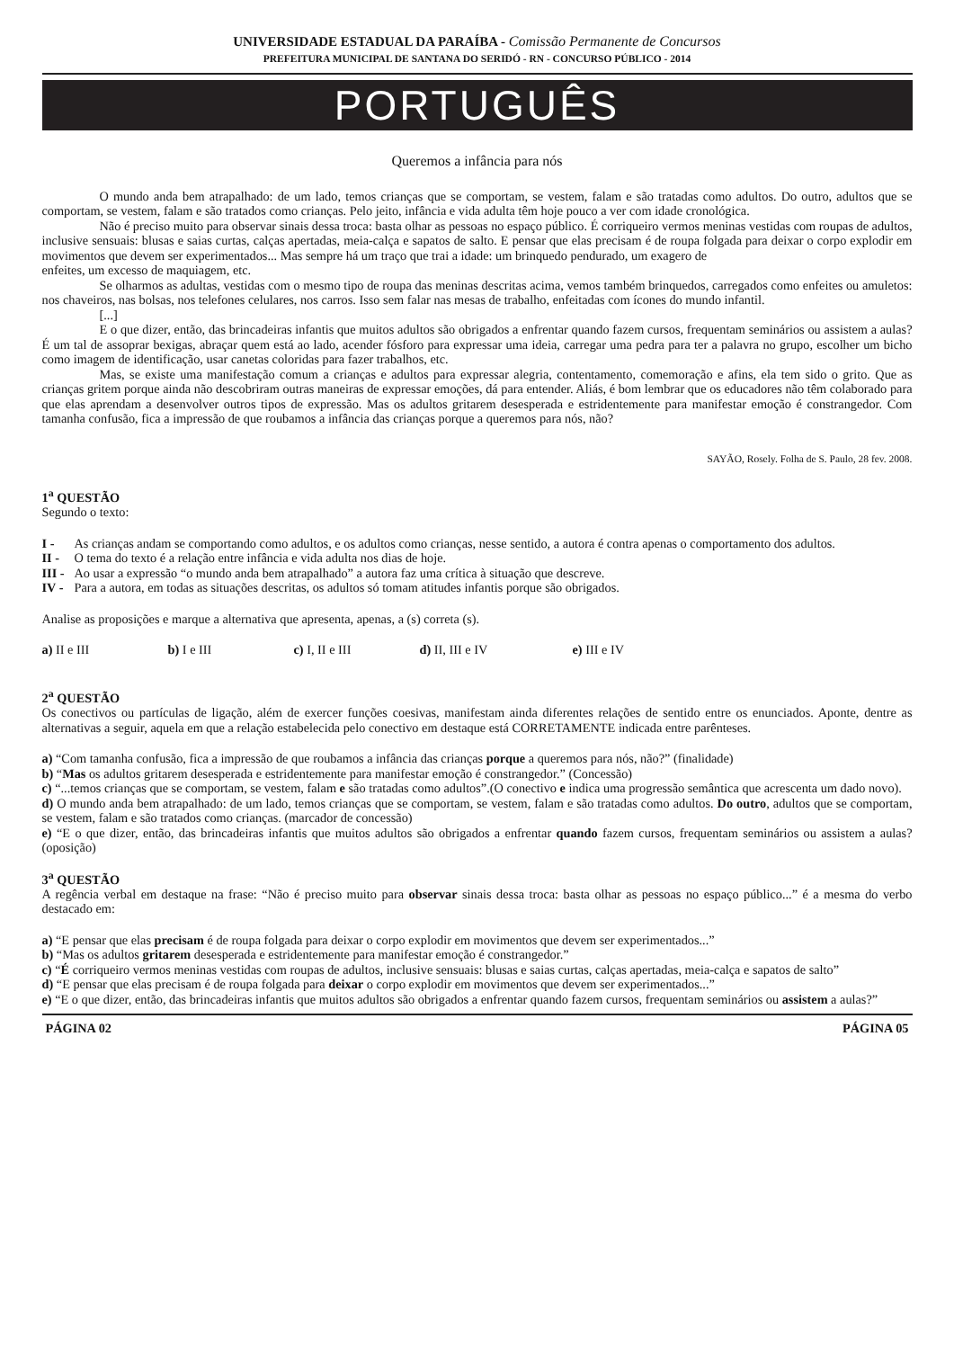UNIVERSIDADE ESTADUAL DA PARAÍBA - Comissão Permanente de Concursos
PREFEITURA MUNICIPAL DE SANTANA DO SERIDÓ - RN - CONCURSO PÚBLICO - 2014
PORTUGUÊS
Queremos a infância para nós
O mundo anda bem atrapalhado: de um lado, temos crianças que se comportam, se vestem, falam e são tratadas como adultos. Do outro, adultos que se comportam, se vestem, falam e são tratados como crianças. Pelo jeito, infância e vida adulta têm hoje pouco a ver com idade cronológica.
Não é preciso muito para observar sinais dessa troca: basta olhar as pessoas no espaço público. É corriqueiro vermos meninas vestidas com roupas de adultos, inclusive sensuais: blusas e saias curtas, calças apertadas, meia-calça e sapatos de salto. E pensar que elas precisam é de roupa folgada para deixar o corpo explodir em movimentos que devem ser experimentados... Mas sempre há um traço que trai a idade: um brinquedo pendurado, um exagero de
enfeites, um excesso de maquiagem, etc.
Se olharmos as adultas, vestidas com o mesmo tipo de roupa das meninas descritas acima, vemos também brinquedos, carregados como enfeites ou amuletos: nos chaveiros, nas bolsas, nos telefones celulares, nos carros. Isso sem falar nas mesas de trabalho, enfeitadas com ícones do mundo infantil.
[...]
E o que dizer, então, das brincadeiras infantis que muitos adultos são obrigados a enfrentar quando fazem cursos, frequentam seminários ou assistem a aulas? É um tal de assoprar bexigas, abraçar quem está ao lado, acender fósforo para expressar uma ideia, carregar uma pedra para ter a palavra no grupo, escolher um bicho como imagem de identificação, usar canetas coloridas para fazer trabalhos, etc.
Mas, se existe uma manifestação comum a crianças e adultos para expressar alegria, contentamento, comemoração e afins, ela tem sido o grito. Que as crianças gritem porque ainda não descobriram outras maneiras de expressar emoções, dá para entender. Aliás, é bom lembrar que os educadores não têm colaborado para que elas aprendam a desenvolver outros tipos de expressão. Mas os adultos gritarem desesperada e estridentemente para manifestar emoção é constrangedor. Com tamanha confusão, fica a impressão de que roubamos a infância das crianças porque a queremos para nós, não?
SAYÃO, Rosely. Folha de S. Paulo, 28 fev. 2008.
1<sup>a</sup> QUESTÃO
Segundo o texto:
I - As crianças andam se comportando como adultos, e os adultos como crianças, nesse sentido, a autora é contra apenas o comportamento dos adultos.
II - O tema do texto é a relação entre infância e vida adulta nos dias de hoje.
III -
Ao usar a expressão “o mundo anda bem atrapalhado” a autora faz uma crítica à situação que descreve.
IV - Para a autora, em todas as situações descritas, os adultos só tomam atitudes infantis porque são obrigados.
Analise as proposições e marque a alternativa que apresenta, apenas, a (s) correta (s).
a) II e III b) I e III c) I, II e III d) II, III e IV e) III e IV
2<sup>a</sup> QUESTÃO
Os conectivos ou partículas de ligação, além de exercer funções coesivas, manifestam ainda diferentes relações de sentido entre os enunciados. Aponte, dentre as alternativas a seguir, aquela em que a relação estabelecida pelo conectivo em destaque está CORRETAMENTE indicada entre parênteses.
a) “Com tamanha confusão, fica a impressão de que roubamos a infância das crianças porque a queremos para nós, não?” (finalidade)
b) “Mas os adultos gritarem desesperada e estridentemente para manifestar emoção é constrangedor.” (Concessão)
c) “...temos crianças que se comportam, se vestem, falam e são tratadas como adultos”.(O conectivo e indica uma progressão semântica que acrescenta um dado novo).
d) O mundo anda bem atrapalhado: de um lado, temos crianças que se comportam, se vestem, falam e são tratadas como adultos. Do outro, adultos que se comportam, se vestem, falam e são tratados como crianças. (marcador de concessão)
e) “E o que dizer, então, das brincadeiras infantis que muitos adultos são obrigados a enfrentar quando fazem cursos, frequentam seminários ou assistem a aulas? (oposição)
3<sup>a</sup> QUESTÃO
A regência verbal em destaque na frase: “Não é preciso muito para observar sinais dessa troca: basta olhar as pessoas no espaço público...” é a mesma do verbo destacado em:
a) “E pensar que elas precisam é de roupa folgada para deixar o corpo explodir em movimentos que devem ser experimentados...”
b) “Mas os adultos gritarem desesperada e estridentemente para manifestar emoção é constrangedor.”
c) “É corriqueiro vermos meninas vestidas com roupas de adultos, inclusive sensuais: blusas e saias curtas, calças apertadas, meia-calça e sapatos de salto”
d) “E pensar que elas precisam é de roupa folgada para deixar o corpo explodir em movimentos que devem ser experimentados...”
e) “E o que dizer, então, das brincadeiras infantis que muitos adultos são obrigados a enfrentar quando fazem cursos, frequentam seminários ou assistem a aulas?”
PÁGINA 02 PÁGINA 05